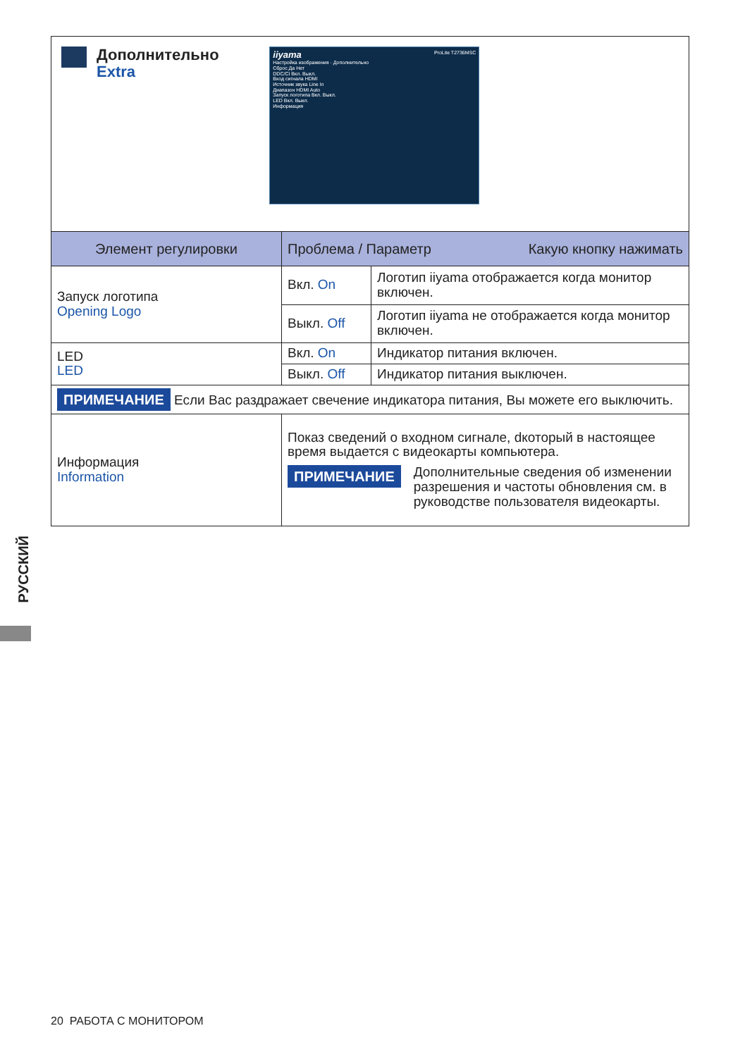| Дополнительно Extra iiyama ProLite T2736MSC Настройка изображения · Дополнительно Сброс Да Нет DDC/CI Вкл. Выкл. Вход сигнала HDMI Источник звука Line In Диапазон HDMI Auto Запуск логотипа Вкл. Выкл. LED Вкл. Выкл. Информация | | |
| Элемент регулировки | Проблема / Параметр Какую кнопку нажимать | |
| Запуск логотипа Opening Logo | Вкл. On | Логотип iiyama отображается когда монитор включен. |
| | Выкл. Off | Логотип iiyama не отображается когда монитор включен. |
| LED LED | Вкл. On | Индикатор питания включен. |
| | Выкл. Off | Индикатор питания выключен. |
| ПРИМЕЧАНИЕ Если Вас раздражает свечение индикатора питания, Вы можете его выключить. | | |
| Информация Information | Показ сведений о входном сигнале, dкоторый в настоящее время выдается с видеокарты компьютера. ПРИМЕЧАНИЕ Дополнительные сведения об изменении разрешения и частоты обновления см. в руководстве пользователя видеокарты. | |
РУССКИЙ
20 РАБОТА С МОНИТОРОМ